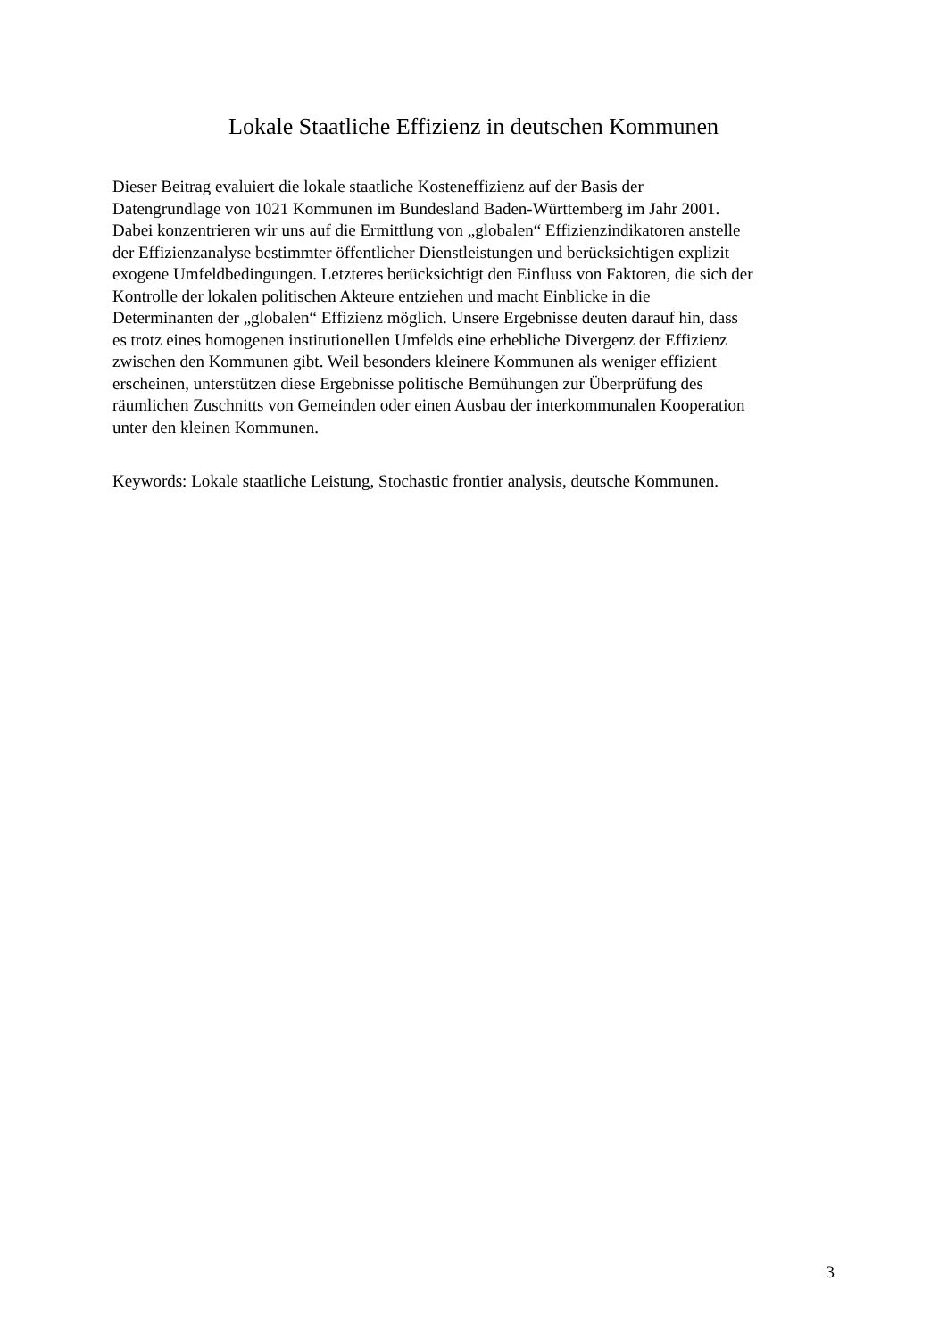Lokale Staatliche Effizienz in deutschen Kommunen
Dieser Beitrag evaluiert die lokale staatliche Kosteneffizienz auf der Basis der
Datengrundlage von 1021 Kommunen im Bundesland Baden-Württemberg im Jahr 2001.
Dabei konzentrieren wir uns auf die Ermittlung von „globalen“ Effizienzindikatoren anstelle
der Effizienzanalyse bestimmter öffentlicher Dienstleistungen und berücksichtigen explizit
exogene Umfeldbedingungen. Letzteres berücksichtigt den Einfluss von Faktoren, die sich der
Kontrolle der lokalen politischen Akteure entziehen und macht Einblicke in die
Determinanten der „globalen“ Effizienz möglich. Unsere Ergebnisse deuten darauf hin, dass
es trotz eines homogenen institutionellen Umfelds eine erhebliche Divergenz der Effizienz
zwischen den Kommunen gibt. Weil besonders kleinere Kommunen als weniger effizient
erscheinen, unterstützen diese Ergebnisse politische Bemühungen zur Überprüfung des
räumlichen Zuschnitts von Gemeinden oder einen Ausbau der interkommunalen Kooperation
unter den kleinen Kommunen.
Keywords: Lokale staatliche Leistung, Stochastic frontier analysis, deutsche Kommunen.
3